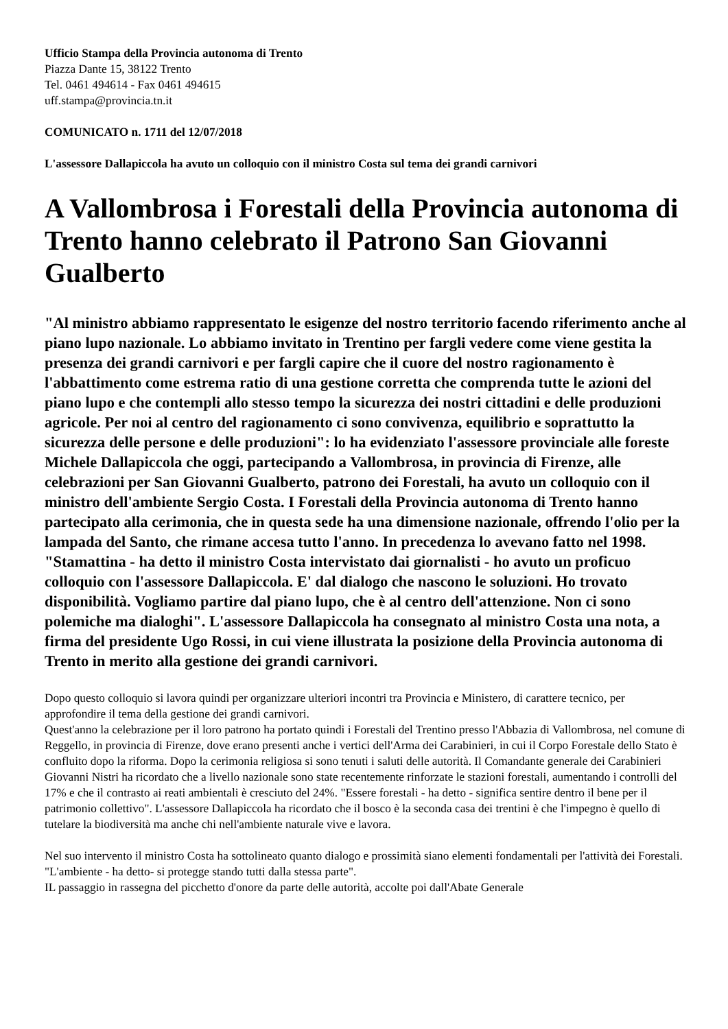Ufficio Stampa della Provincia autonoma di Trento
Piazza Dante 15, 38122 Trento
Tel. 0461 494614 - Fax 0461 494615
uff.stampa@provincia.tn.it
COMUNICATO n. 1711 del 12/07/2018
L'assessore Dallapiccola ha avuto un colloquio con il ministro Costa sul tema dei grandi carnivori
A Vallombrosa i Forestali della Provincia autonoma di Trento hanno celebrato il Patrono San Giovanni Gualberto
"Al ministro abbiamo rappresentato le esigenze del nostro territorio facendo riferimento anche al piano lupo nazionale. Lo abbiamo invitato in Trentino per fargli vedere come viene gestita la presenza dei grandi carnivori e per fargli capire che il cuore del nostro ragionamento è l'abbattimento come estrema ratio di una gestione corretta che comprenda tutte le azioni del piano lupo e che contempli allo stesso tempo la sicurezza dei nostri cittadini e delle produzioni agricole. Per noi al centro del ragionamento ci sono convivenza, equilibrio e soprattutto la sicurezza delle persone e delle produzioni": lo ha evidenziato l'assessore provinciale alle foreste Michele Dallapiccola che oggi, partecipando a Vallombrosa, in provincia di Firenze, alle celebrazioni per San Giovanni Gualberto, patrono dei Forestali, ha avuto un colloquio con il ministro dell'ambiente Sergio Costa. I Forestali della Provincia autonoma di Trento hanno partecipato alla cerimonia, che in questa sede ha una dimensione nazionale, offrendo l'olio per la lampada del Santo, che rimane accesa tutto l'anno. In precedenza lo avevano fatto nel 1998.
"Stamattina - ha detto il ministro Costa intervistato dai giornalisti - ho avuto un proficuo colloquio con l'assessore Dallapiccola. E' dal dialogo che nascono le soluzioni. Ho trovato disponibilità. Vogliamo partire dal piano lupo, che è al centro dell'attenzione. Non ci sono polemiche ma dialoghi". L'assessore Dallapiccola ha consegnato al ministro Costa una nota, a firma del presidente Ugo Rossi, in cui viene illustrata la posizione della Provincia autonoma di Trento in merito alla gestione dei grandi carnivori.
Dopo questo colloquio si lavora quindi per organizzare ulteriori incontri tra Provincia e Ministero, di carattere tecnico, per approfondire il tema della gestione dei grandi carnivori.
Quest'anno la celebrazione per il loro patrono ha portato quindi i Forestali del Trentino presso l'Abbazia di Vallombrosa, nel comune di Reggello, in provincia di Firenze, dove erano presenti anche i vertici dell'Arma dei Carabinieri, in cui il Corpo Forestale dello Stato è confluito dopo la riforma. Dopo la cerimonia religiosa si sono tenuti i saluti delle autorità. Il Comandante generale dei Carabinieri Giovanni Nistri ha ricordato che a livello nazionale sono state recentemente rinforzate le stazioni forestali, aumentando i controlli del 17% e che il contrasto ai reati ambientali è cresciuto del 24%. "Essere forestali - ha detto - significa sentire dentro il bene per il patrimonio collettivo". L'assessore Dallapiccola ha ricordato che il bosco è la seconda casa dei trentini è che l'impegno è quello di tutelare la biodiversità ma anche chi nell'ambiente naturale vive e lavora.
Nel suo intervento il ministro Costa ha sottolineato quanto dialogo e prossimità siano elementi fondamentali per l'attività dei Forestali. "L'ambiente - ha detto- si protegge stando tutti dalla stessa parte".
IL passaggio in rassegna del picchetto d'onore da parte delle autorità, accolte poi dall'Abate Generale